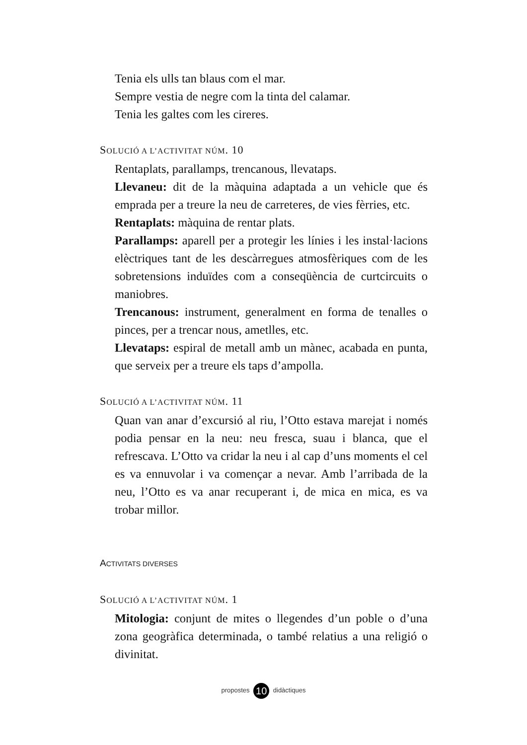Tenia els ulls tan blaus com el mar.
Sempre vestia de negre com la tinta del calamar.
Tenia les galtes com les cireres.
SOLUCIÓ A L’ACTIVITAT NÚM. 10
Rentaplats, parallamps, trencanous, llevataps.
Llevaneu: dit de la màquina adaptada a un vehicle que és emprada per a treure la neu de carreteres, de vies fèrries, etc.
Rentaplats: màquina de rentar plats.
Parallamps: aparell per a protegir les línies i les instal·lacions elèctriques tant de les descàrregues atmosfèriques com de les sobretensions induïdes com a conseqüència de curtcircuits o maniobres.
Trencanous: instrument, generalment en forma de tenalles o pinces, per a trencar nous, ametlles, etc.
Llevataps: espiral de metall amb un mànec, acabada en punta, que serveix per a treure els taps d’ampolla.
SOLUCIÓ A L’ACTIVITAT NÚM. 11
Quan van anar d’excursió al riu, l’Otto estava marejat i només podia pensar en la neu: neu fresca, suau i blanca, que el refrescava. L’Otto va cridar la neu i al cap d’uns moments el cel es va ennuvolar i va començar a nevar. Amb l’arribada de la neu, l’Otto es va anar recuperant i, de mica en mica, es va trobar millor.
ACTIVITATS DIVERSES
SOLUCIÓ A L’ACTIVITAT NÚM. 1
Mitologia: conjunt de mites o llegendes d’un poble o d’una zona geogràfica determinada, o també relatius a una religió o divinitat.
propostes 10 didàctiques